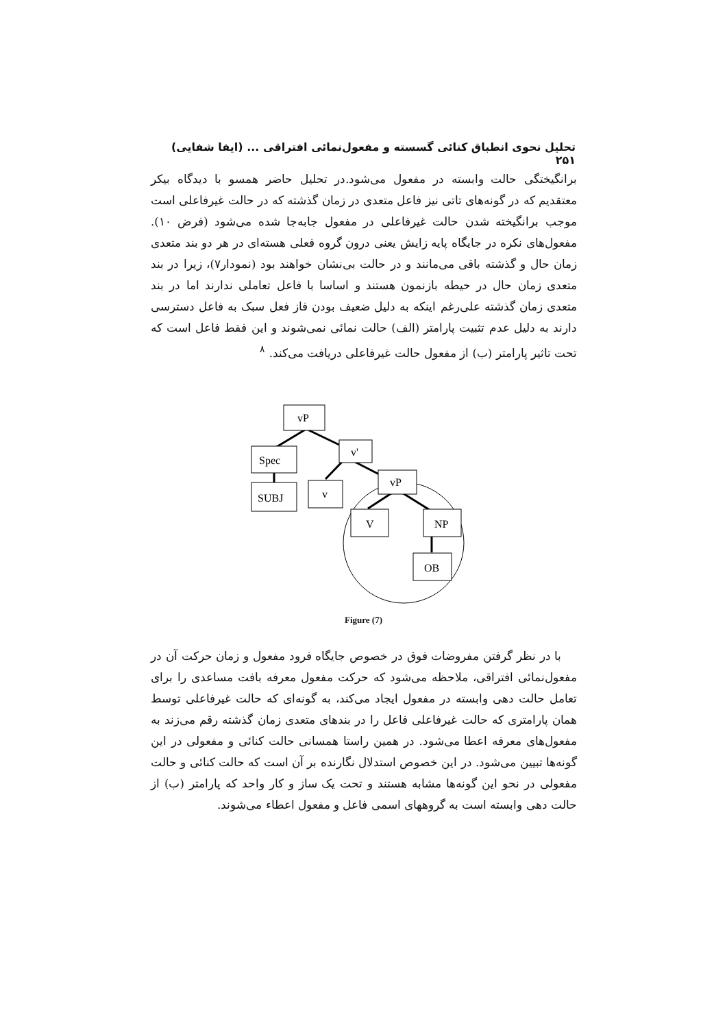تحلیل نحوی انطباق کنائی گسسته و مفعول‌نمائی افتراقی ... (ایفا شفایی) ۲۵۱
برانگیختگی حالت وابسته در مفعول می‌شود.در تحلیل حاضر همسو با دیدگاه بیکر معتقدیم که در گونه‌های تاتی نیز فاعل متعدی در زمان گذشته که در حالت غیرفاعلی است موجب برانگیخته شدن حالت غیرفاعلی در مفعول جابه‌جا شده می‌شود (فرض ۱۰). مفعول‌های نکره در جایگاه پایه زایش یعنی درون گروه فعلی هسته‌ای در هر دو بند متعدی زمان حال و گذشته باقی می‌مانند و در حالت بی‌نشان خواهند بود (نمودار۷)، زیرا در بند متعدی زمان حال در حیطه بازنمون هستند و اساسا با فاعل تعاملی ندارند اما در بند متعدی زمان گذشته علی‌رغم اینکه به دلیل ضعیف بودن فاز فعل سبک به فاعل دسترسی دارند به دلیل عدم تثبیت پارامتر (الف) حالت نمائی نمی‌شوند و این فقط فاعل است که تحت تاثیر پارامتر (ب) از مفعول حالت غیرفاعلی دریافت می‌کند. <sup>۸</sup>
vP
Spec
v'
v
SUBJ
vP
V
NP
OB
Figure (7)
با در نظر گرفتن مفروضات فوق در خصوص جایگاه فرود مفعول و زمان حرکت آن در مفعول‌نمائی افتراقی، ملاحظه می‌شود که حرکت مفعول معرفه بافت مساعدی را برای تعامل حالت دهی وابسته در مفعول ایجاد می‌کند، به گونه‌ای که حالت غیرفاعلی توسط همان پارامتری که حالت غیرفاعلی فاعل را در بندهای متعدی زمان گذشته رقم می‌زند به مفعول‌های معرفه اعطا می‌شود. در همین راستا همسانی حالت کنائی و مفعولی در این گونه‌ها تبیین می‌شود. در این خصوص استدلال نگارنده بر آن است که حالت کنائی و حالت مفعولی در نحو این گونه‌ها مشابه هستند و تحت یک ساز و کار واحد که پارامتر (ب) از حالت دهی وابسته است به گروههای اسمی فاعل و مفعول اعطاء می‌شوند.